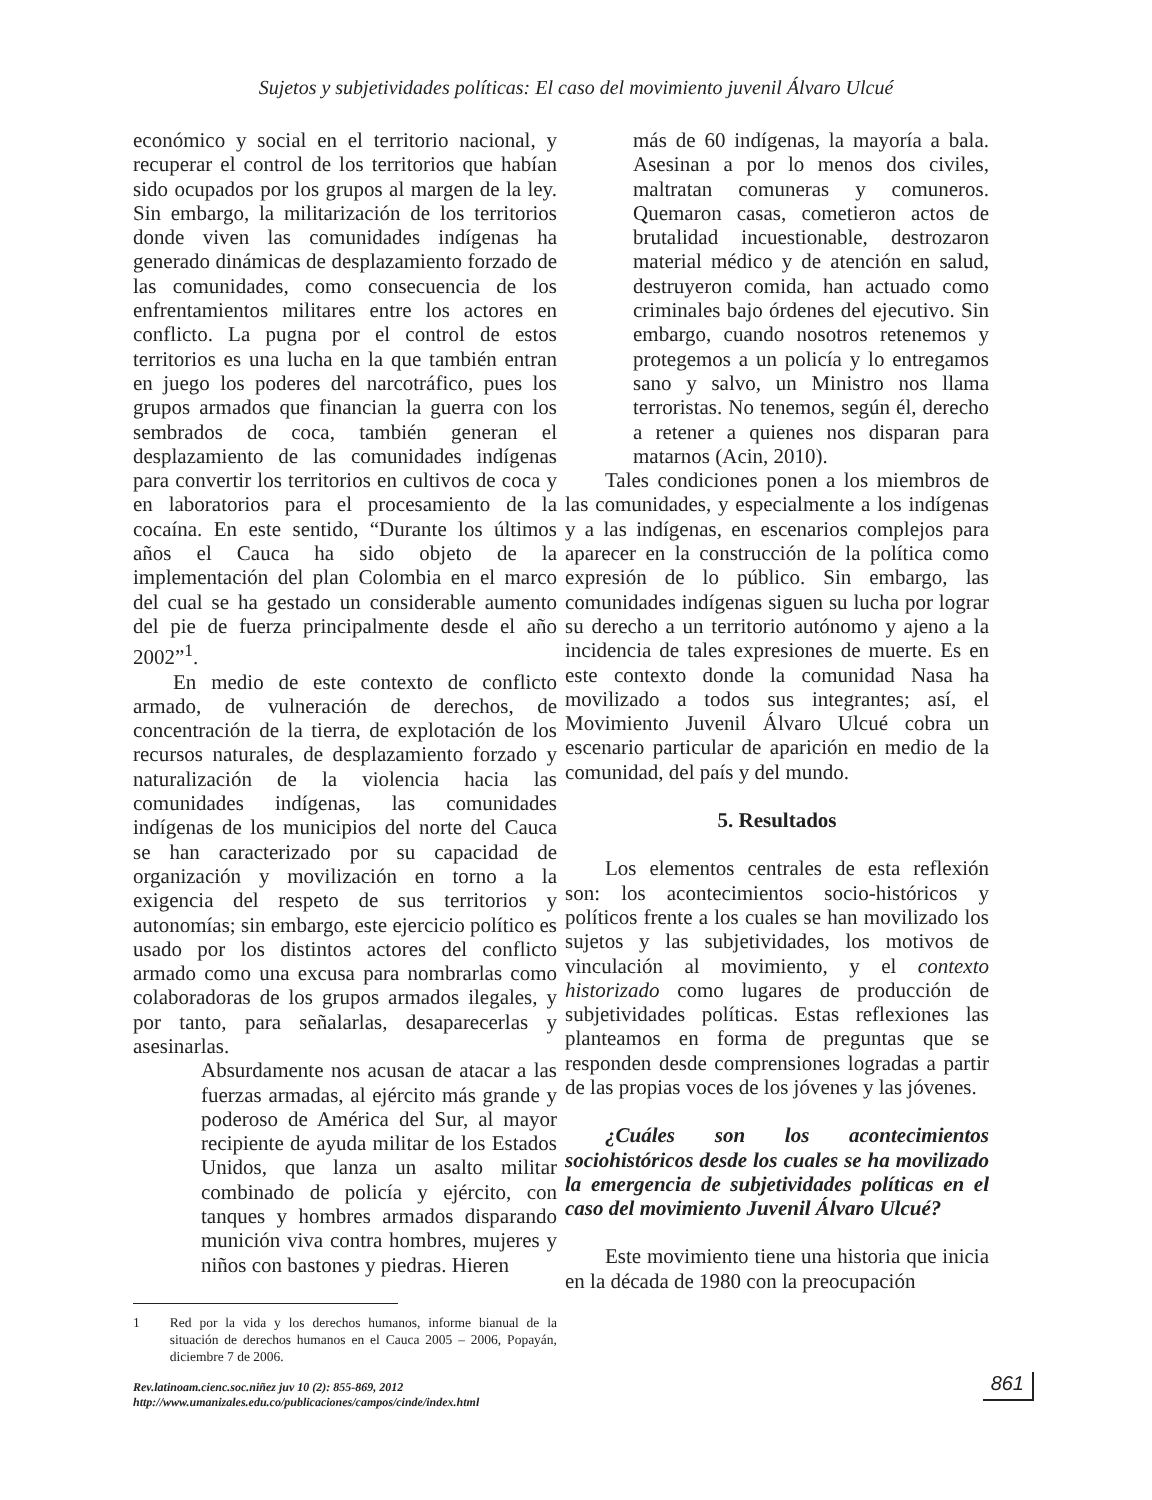Sujetos y subjetividades políticas: El caso del movimiento juvenil Álvaro Ulcué
económico y social en el territorio nacional, y recuperar el control de los territorios que habían sido ocupados por los grupos al margen de la ley. Sin embargo, la militarización de los territorios donde viven las comunidades indígenas ha generado dinámicas de desplazamiento forzado de las comunidades, como consecuencia de los enfrentamientos militares entre los actores en conflicto. La pugna por el control de estos territorios es una lucha en la que también entran en juego los poderes del narcotráfico, pues los grupos armados que financian la guerra con los sembrados de coca, también generan el desplazamiento de las comunidades indígenas para convertir los territorios en cultivos de coca y en laboratorios para el procesamiento de la cocaína. En este sentido, “Durante los últimos años el Cauca ha sido objeto de la implementación del plan Colombia en el marco del cual se ha gestado un considerable aumento del pie de fuerza principalmente desde el año 2002”<sup>1</sup>.
En medio de este contexto de conflicto armado, de vulneración de derechos, de concentración de la tierra, de explotación de los recursos naturales, de desplazamiento forzado y naturalización de la violencia hacia las comunidades indígenas, las comunidades indígenas de los municipios del norte del Cauca se han caracterizado por su capacidad de organización y movilización en torno a la exigencia del respeto de sus territorios y autonomías; sin embargo, este ejercicio político es usado por los distintos actores del conflicto armado como una excusa para nombrarlas como colaboradoras de los grupos armados ilegales, y por tanto, para señalarlas, desaparecerlas y asesinarlas.
Absurdamente nos acusan de atacar a las fuerzas armadas, al ejército más grande y poderoso de América del Sur, al mayor recipiente de ayuda militar de los Estados Unidos, que lanza un asalto militar combinado de policía y ejército, con tanques y hombres armados disparando munición viva contra hombres, mujeres y niños con bastones y piedras. Hieren
1 Red por la vida y los derechos humanos, informe bianual de la situación de derechos humanos en el Cauca 2005 – 2006, Popayán, diciembre 7 de 2006.
más de 60 indígenas, la mayoría a bala. Asesinan a por lo menos dos civiles, maltratan comuneras y comuneros. Quemaron casas, cometieron actos de brutalidad incuestionable, destrozaron material médico y de atención en salud, destruyeron comida, han actuado como criminales bajo órdenes del ejecutivo. Sin embargo, cuando nosotros retenemos y protegemos a un policía y lo entregamos sano y salvo, un Ministro nos llama terroristas. No tenemos, según él, derecho a retener a quienes nos disparan para matarnos (Acin, 2010).
Tales condiciones ponen a los miembros de las comunidades, y especialmente a los indígenas y a las indígenas, en escenarios complejos para aparecer en la construcción de la política como expresión de lo público. Sin embargo, las comunidades indígenas siguen su lucha por lograr su derecho a un territorio autónomo y ajeno a la incidencia de tales expresiones de muerte. Es en este contexto donde la comunidad Nasa ha movilizado a todos sus integrantes; así, el Movimiento Juvenil Álvaro Ulcué cobra un escenario particular de aparición en medio de la comunidad, del país y del mundo.
5. Resultados
Los elementos centrales de esta reflexión son: los acontecimientos socio-históricos y políticos frente a los cuales se han movilizado los sujetos y las subjetividades, los motivos de vinculación al movimiento, y el contexto historizado como lugares de producción de subjetividades políticas. Estas reflexiones las planteamos en forma de preguntas que se responden desde comprensiones logradas a partir de las propias voces de los jóvenes y las jóvenes.
¿Cuáles son los acontecimientos sociohistóricos desde los cuales se ha movilizado la emergencia de subjetividades políticas en el caso del movimiento Juvenil Álvaro Ulcué?
Este movimiento tiene una historia que inicia en la década de 1980 con la preocupación
Rev.latinoam.cienc.soc.niñez juv 10 (2): 855-869, 2012
http://www.umanizales.edu.co/publicaciones/campos/cinde/index.html
861